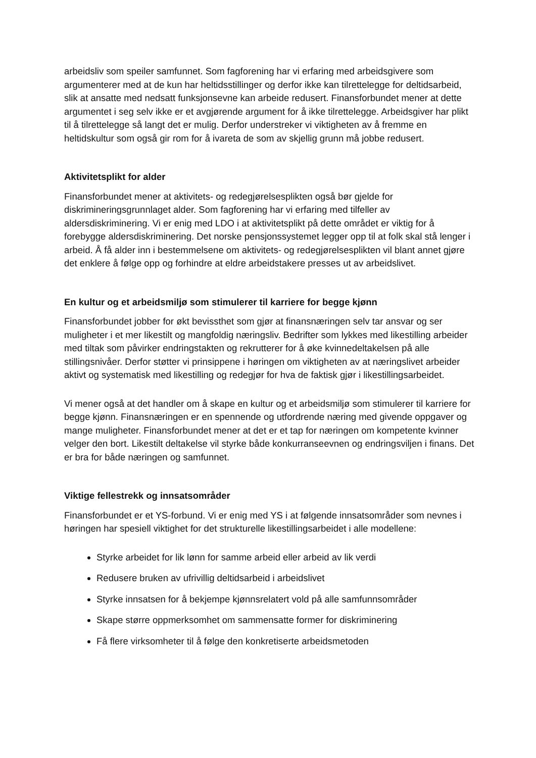arbeidsliv som speiler samfunnet. Som fagforening har vi erfaring med arbeidsgivere som argumenterer med at de kun har heltidsstillinger og derfor ikke kan tilrettelegge for deltidsarbeid, slik at ansatte med nedsatt funksjonsevne kan arbeide redusert. Finansforbundet mener at dette argumentet i seg selv ikke er et avgjørende argument for å ikke tilrettelegge. Arbeidsgiver har plikt til å tilrettelegge så langt det er mulig. Derfor understreker vi viktigheten av å fremme en heltidskultur som også gir rom for å ivareta de som av skjellig grunn må jobbe redusert.
Aktivitetsplikt for alder
Finansforbundet mener at aktivitets- og redegjørelsesplikten også bør gjelde for diskrimineringsgrunnlaget alder. Som fagforening har vi erfaring med tilfeller av aldersdiskriminering. Vi er enig med LDO i at aktivitetsplikt på dette området er viktig for å forebygge aldersdiskriminering. Det norske pensjonssystemet legger opp til at folk skal stå lenger i arbeid. Å få alder inn i bestemmelsene om aktivitets- og redegjørelsesplikten vil blant annet gjøre det enklere å følge opp og forhindre at eldre arbeidstakere presses ut av arbeidslivet.
En kultur og et arbeidsmiljø som stimulerer til karriere for begge kjønn
Finansforbundet jobber for økt bevissthet som gjør at finansnæringen selv tar ansvar og ser muligheter i et mer likestilt og mangfoldig næringsliv. Bedrifter som lykkes med likestilling arbeider med tiltak som påvirker endringstakten og rekrutterer for å øke kvinnedeltakelsen på alle stillingsnivåer. Derfor støtter vi prinsippene i høringen om viktigheten av at næringslivet arbeider aktivt og systematisk med likestilling og redegjør for hva de faktisk gjør i likestillingsarbeidet.
Vi mener også at det handler om å skape en kultur og et arbeidsmiljø som stimulerer til karriere for begge kjønn. Finansnæringen er en spennende og utfordrende næring med givende oppgaver og mange muligheter. Finansforbundet mener at det er et tap for næringen om kompetente kvinner velger den bort. Likestilt deltakelse vil styrke både konkurranseevnen og endringsviljen i finans. Det er bra for både næringen og samfunnet.
Viktige fellestrekk og innsatsområder
Finansforbundet er et YS-forbund. Vi er enig med YS i at følgende innsatsområder som nevnes i høringen har spesiell viktighet for det strukturelle likestillingsarbeidet i alle modellene:
Styrke arbeidet for lik lønn for samme arbeid eller arbeid av lik verdi
Redusere bruken av ufrivillig deltidsarbeid i arbeidslivet
Styrke innsatsen for å bekjempe kjønnsrelatert vold på alle samfunnsområder
Skape større oppmerksomhet om sammensatte former for diskriminering
Få flere virksomheter til å følge den konkretiserte arbeidsmetoden